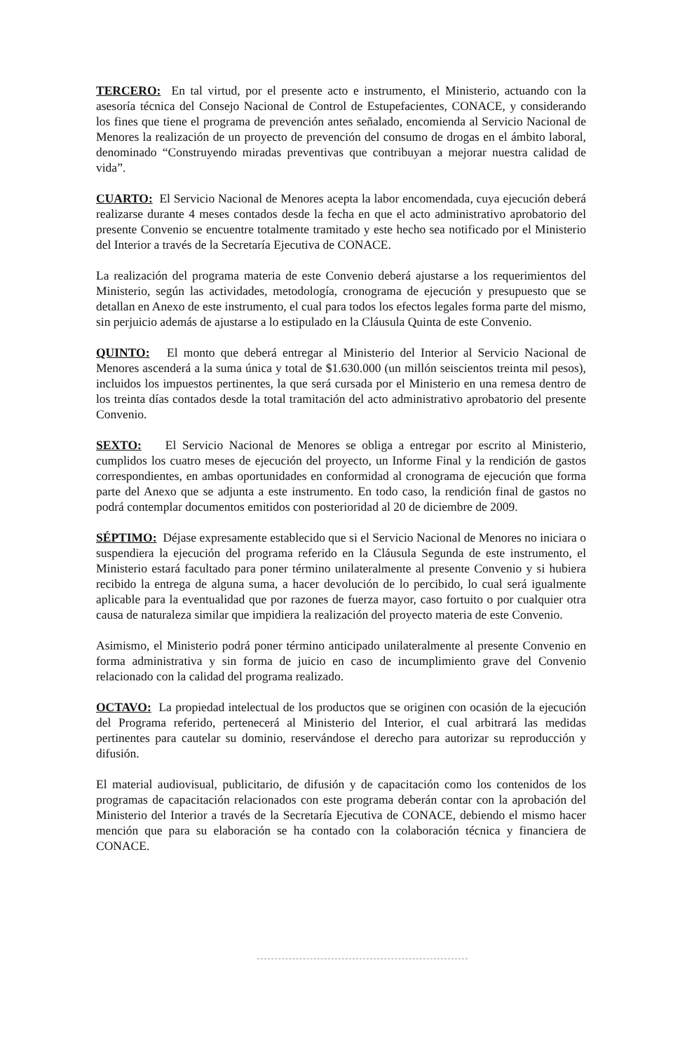TERCERO: En tal virtud, por el presente acto e instrumento, el Ministerio, actuando con la asesoría técnica del Consejo Nacional de Control de Estupefacientes, CONACE, y considerando los fines que tiene el programa de prevención antes señalado, encomienda al Servicio Nacional de Menores la realización de un proyecto de prevención del consumo de drogas en el ámbito laboral, denominado “Construyendo miradas preventivas que contribuyan a mejorar nuestra calidad de vida”.
CUARTO: El Servicio Nacional de Menores acepta la labor encomendada, cuya ejecución deberá realizarse durante 4 meses contados desde la fecha en que el acto administrativo aprobatorio del presente Convenio se encuentre totalmente tramitado y este hecho sea notificado por el Ministerio del Interior a través de la Secretaría Ejecutiva de CONACE.
La realización del programa materia de este Convenio deberá ajustarse a los requerimientos del Ministerio, según las actividades, metodología, cronograma de ejecución y presupuesto que se detallan en Anexo de este instrumento, el cual para todos los efectos legales forma parte del mismo, sin perjuicio además de ajustarse a lo estipulado en la Cláusula Quinta de este Convenio.
QUINTO: El monto que deberá entregar al Ministerio del Interior al Servicio Nacional de Menores ascenderá a la suma única y total de $1.630.000 (un millón seiscientos treinta mil pesos), incluidos los impuestos pertinentes, la que será cursada por el Ministerio en una remesa dentro de los treinta días contados desde la total tramitación del acto administrativo aprobatorio del presente Convenio.
SEXTO: El Servicio Nacional de Menores se obliga a entregar por escrito al Ministerio, cumplidos los cuatro meses de ejecución del proyecto, un Informe Final y la rendición de gastos correspondientes, en ambas oportunidades en conformidad al cronograma de ejecución que forma parte del Anexo que se adjunta a este instrumento. En todo caso, la rendición final de gastos no podrá contemplar documentos emitidos con posterioridad al 20 de diciembre de 2009.
SÉPTIMO: Déjase expresamente establecido que si el Servicio Nacional de Menores no iniciara o suspendiera la ejecución del programa referido en la Cláusula Segunda de este instrumento, el Ministerio estará facultado para poner término unilateralmente al presente Convenio y si hubiera recibido la entrega de alguna suma, a hacer devolución de lo percibido, lo cual será igualmente aplicable para la eventualidad que por razones de fuerza mayor, caso fortuito o por cualquier otra causa de naturaleza similar que impidiera la realización del proyecto materia de este Convenio.
Asimismo, el Ministerio podrá poner término anticipado unilateralmente al presente Convenio en forma administrativa y sin forma de juicio en caso de incumplimiento grave del Convenio relacionado con la calidad del programa realizado.
OCTAVO: La propiedad intelectual de los productos que se originen con ocasión de la ejecución del Programa referido, pertenecerá al Ministerio del Interior, el cual arbitrará las medidas pertinentes para cautelar su dominio, reservándose el derecho para autorizar su reproducción y difusión.
El material audiovisual, publicitario, de difusión y de capacitación como los contenidos de los programas de capacitación relacionados con este programa deberán contar con la aprobación del Ministerio del Interior a través de la Secretaría Ejecutiva de CONACE, debiendo el mismo hacer mención que para su elaboración se ha contado con la colaboración técnica y financiera de CONACE.